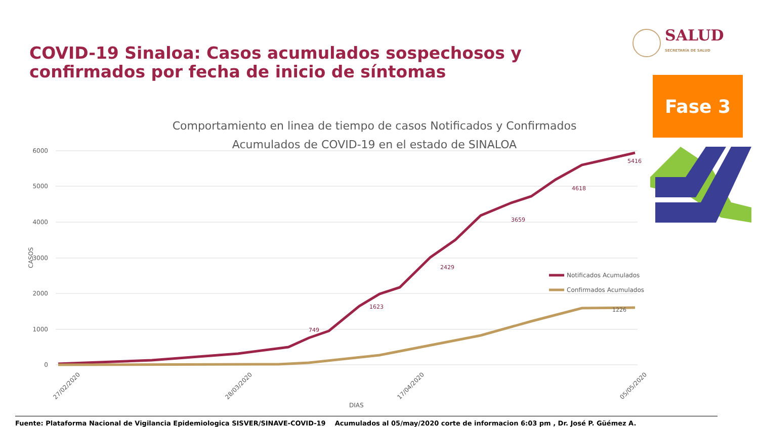COVID-19 Sinaloa: Casos acumulados sospechosos y confirmados por fecha de inicio de síntomas
SALUD
SECRETARÍA DE SALUD
Fase 3
Comportamiento en linea de tiempo de casos Notificados y Confirmados
Acumulados de COVID-19 en el estado de SINALOA
6000
5000
4000
3000
2000
1000
0
CASOS
Notificados Acumulados
Confirmados Acumulados
5416
4618
3659
2429
1623
749
1226
27/02/2020
28/03/2020
17/04/2020
05/05/2020
DIAS
Fuente: Plataforma Nacional de Vigilancia Epidemiologica SISVER/SINAVE-COVID-19 Acumulados al 05/may/2020 corte de informacion 6:03 pm , Dr. José P. Güémez A.